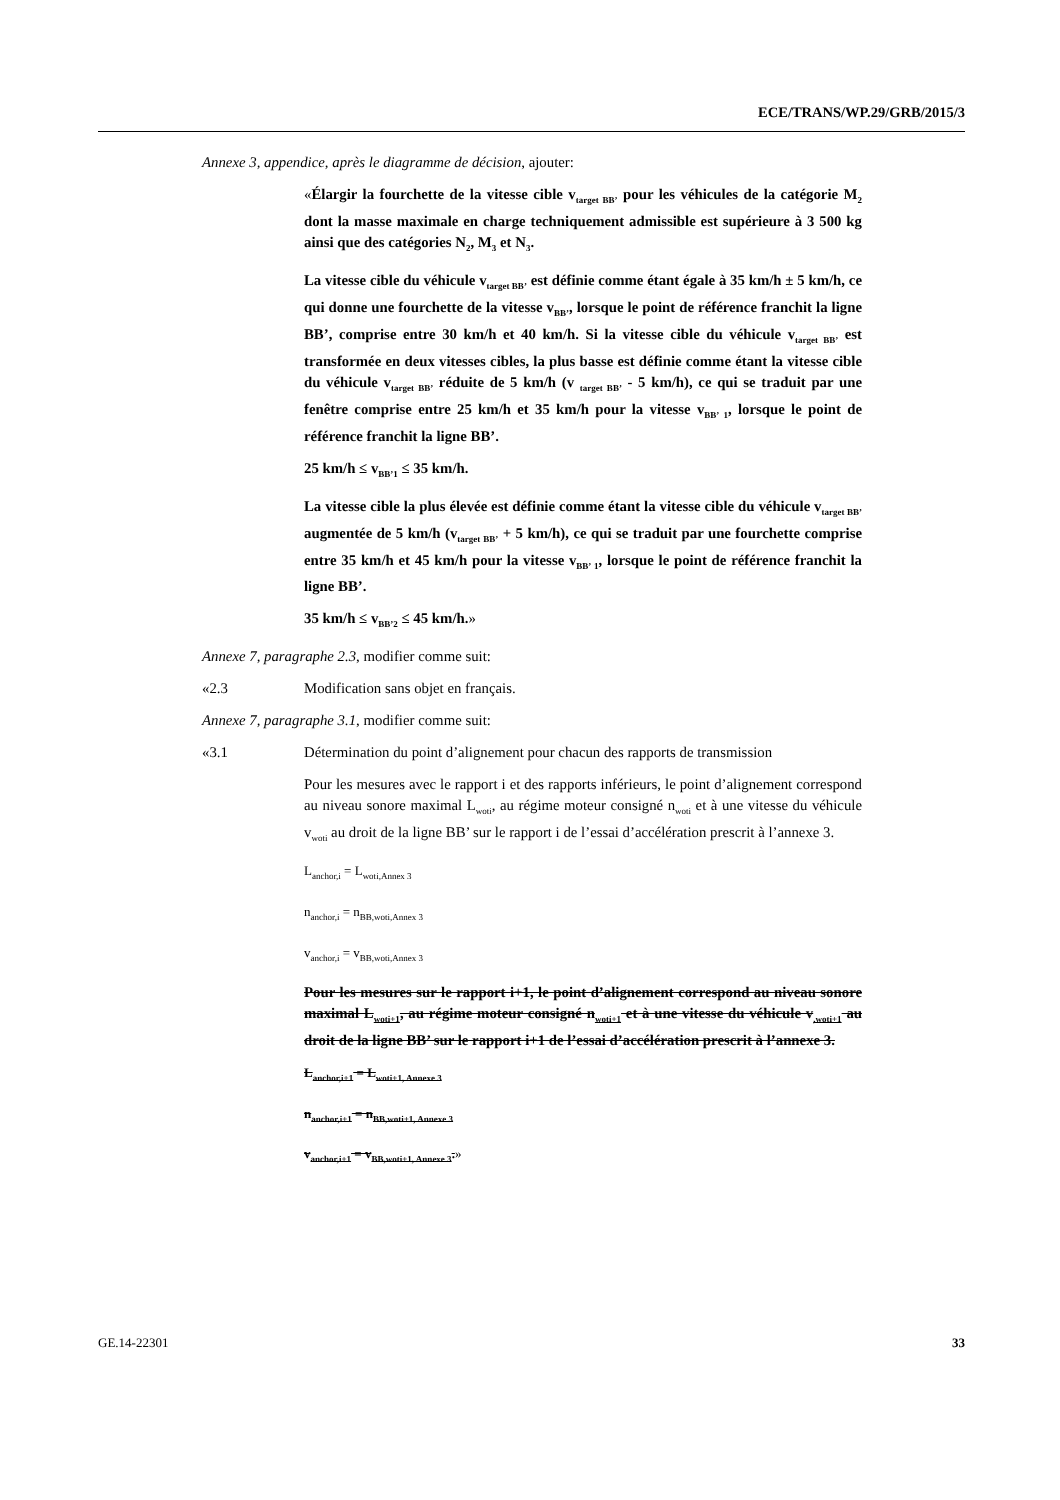ECE/TRANS/WP.29/GRB/2015/3
Annexe 3, appendice, après le diagramme de décision, ajouter:
«Élargir la fourchette de la vitesse cible v<sub>target BB’</sub> pour les véhicules de la catégorie M<sub>2</sub> dont la masse maximale en charge techniquement admissible est supérieure à 3 500 kg ainsi que des catégories N<sub>2</sub>, M<sub>3</sub> et N<sub>3</sub>.
La vitesse cible du véhicule v<sub>target BB’</sub> est définie comme étant égale à 35 km/h ± 5 km/h, ce qui donne une fourchette de la vitesse v<sub>BB’</sub>, lorsque le point de référence franchit la ligne BB’, comprise entre 30 km/h et 40 km/h. Si la vitesse cible du véhicule v<sub>target BB’</sub> est transformée en deux vitesses cibles, la plus basse est définie comme étant la vitesse cible du véhicule v<sub>target BB’</sub> réduite de 5 km/h (v <sub>target BB’</sub> - 5 km/h), ce qui se traduit par une fenêtre comprise entre 25 km/h et 35 km/h pour la vitesse v<sub>BB’ 1</sub>, lorsque le point de référence franchit la ligne BB’.
25 km/h ≤ v<sub>BB’1</sub> ≤ 35 km/h.
La vitesse cible la plus élevée est définie comme étant la vitesse cible du véhicule v<sub>target BB’</sub> augmentée de 5 km/h (v<sub>target BB’</sub> + 5 km/h), ce qui se traduit par une fourchette comprise entre 35 km/h et 45 km/h pour la vitesse v<sub>BB’ 1</sub>, lorsque le point de référence franchit la ligne BB’.
35 km/h ≤ v<sub>BB’2</sub> ≤ 45 km/h.»
Annexe 7, paragraphe 2.3, modifier comme suit:
«2.3 Modification sans objet en français.
Annexe 7, paragraphe 3.1, modifier comme suit:
«3.1 Détermination du point d’alignement pour chacun des rapports de transmission
Pour les mesures avec le rapport i et des rapports inférieurs, le point d’alignement correspond au niveau sonore maximal L<sub>woti</sub>, au régime moteur consigné n<sub>woti</sub> et à une vitesse du véhicule v<sub>woti</sub> au droit de la ligne BB’ sur le rapport i de l’essai d’accélération prescrit à l’annexe 3.
L<sub>anchor,i</sub> = L<sub>woti,Annex 3</sub>
n<sub>anchor,i</sub> = n<sub>BB,woti,Annex 3</sub>
v<sub>anchor,i</sub> = v<sub>BB,woti,Annex 3</sub>
Pour les mesures sur le rapport i+1, le point d’alignement correspond au niveau sonore maximal L<sub>woti+1</sub>, au régime moteur consigné n<sub>woti+1</sub> et à une vitesse du véhicule v<sub>,woti+1</sub> au droit de la ligne BB’ sur le rapport i+1 de l’essai d’accélération prescrit à l’annexe 3.
L<sub>anchor,i+1</sub> = L<sub>woti+1, Annexe 3</sub>
n<sub>anchor,i+1</sub> = n<sub>BB,woti+1, Annexe 3</sub>
v<sub>anchor,i+1</sub> = v<sub>BB,woti+1, Annexe 3</sub>.»
GE.14-22301 33